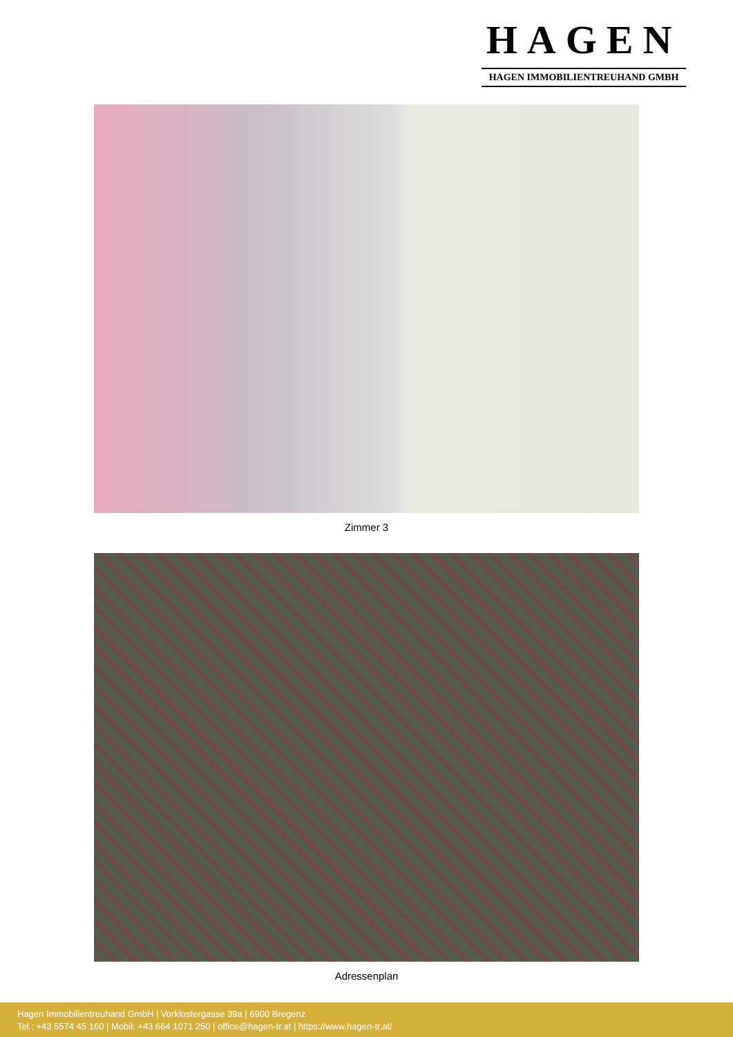HAGEN
HAGEN IMMOBILIENTREUHAND GMBH
Zimmer 3
Adressenplan
Hagen Immobilientreuhand GmbH | Vorklostergasse 39a | 6900 Bregenz
Tel.: +43 5574 45 160 | Mobil: +43 664 1071 250 | office@hagen-tr.at | https://www.hagen-tr.at/